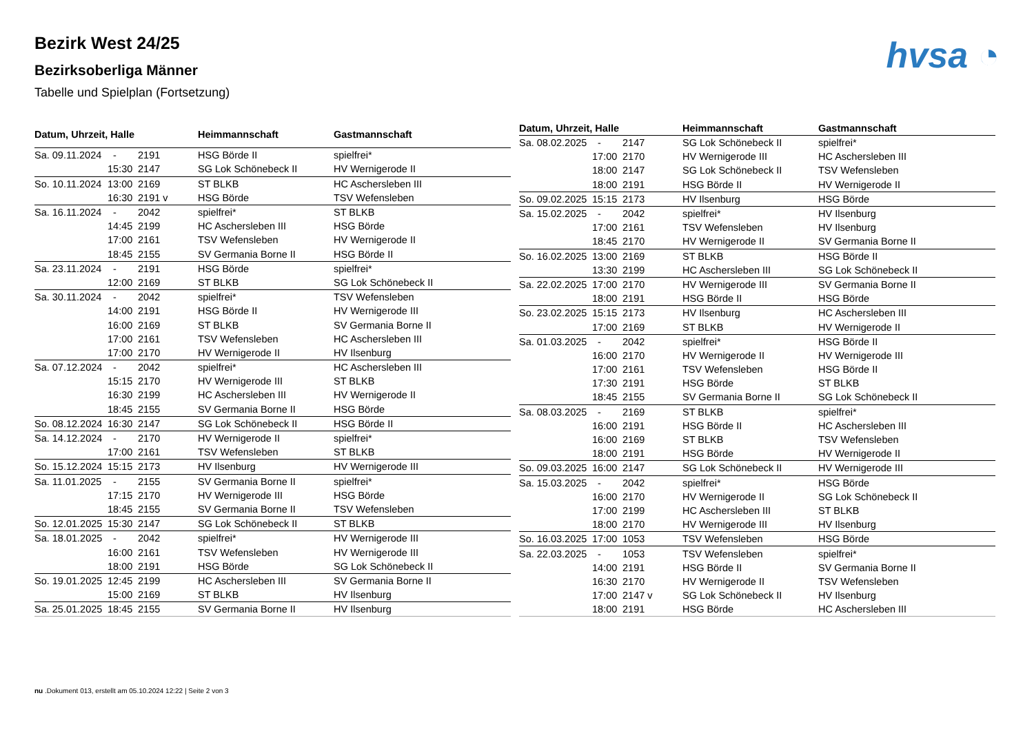Bezirk West 24/25
Bezirksoberliga Männer
Tabelle und Spielplan (Fortsetzung)
hvsa ◔
| Datum, Uhrzeit, Halle | | | Heimmannschaft | Gastmannschaft |
| --- | --- | --- | --- | --- |
| Sa. 09.11.2024 | - | 2191 | HSG Börde II | spielfrei* |
| | 15:30 | 2147 | SG Lok Schönebeck II | HV Wernigerode II |
| So. 10.11.2024 | 13:00 | 2169 | ST BLKB | HC Aschersleben III |
| | 16:30 | 2191 v | HSG Börde | TSV Wefensleben |
| Sa. 16.11.2024 | - | 2042 | spielfrei* | ST BLKB |
| | 14:45 | 2199 | HC Aschersleben III | HSG Börde |
| | 17:00 | 2161 | TSV Wefensleben | HV Wernigerode II |
| | 18:45 | 2155 | SV Germania Borne II | HSG Börde II |
| Sa. 23.11.2024 | - | 2191 | HSG Börde | spielfrei* |
| | 12:00 | 2169 | ST BLKB | SG Lok Schönebeck II |
| Sa. 30.11.2024 | - | 2042 | spielfrei* | TSV Wefensleben |
| | 14:00 | 2191 | HSG Börde II | HV Wernigerode III |
| | 16:00 | 2169 | ST BLKB | SV Germania Borne II |
| | 17:00 | 2161 | TSV Wefensleben | HC Aschersleben III |
| | 17:00 | 2170 | HV Wernigerode II | HV Ilsenburg |
| Sa. 07.12.2024 | - | 2042 | spielfrei* | HC Aschersleben III |
| | 15:15 | 2170 | HV Wernigerode III | ST BLKB |
| | 16:30 | 2199 | HC Aschersleben III | HV Wernigerode II |
| | 18:45 | 2155 | SV Germania Borne II | HSG Börde |
| So. 08.12.2024 | 16:30 | 2147 | SG Lok Schönebeck II | HSG Börde II |
| Sa. 14.12.2024 | - | 2170 | HV Wernigerode II | spielfrei* |
| | 17:00 | 2161 | TSV Wefensleben | ST BLKB |
| So. 15.12.2024 | 15:15 | 2173 | HV Ilsenburg | HV Wernigerode III |
| Sa. 11.01.2025 | - | 2155 | SV Germania Borne II | spielfrei* |
| | 17:15 | 2170 | HV Wernigerode III | HSG Börde |
| | 18:45 | 2155 | SV Germania Borne II | TSV Wefensleben |
| So. 12.01.2025 | 15:30 | 2147 | SG Lok Schönebeck II | ST BLKB |
| Sa. 18.01.2025 | - | 2042 | spielfrei* | HV Wernigerode III |
| | 16:00 | 2161 | TSV Wefensleben | HV Wernigerode III |
| | 18:00 | 2191 | HSG Börde | SG Lok Schönebeck II |
| So. 19.01.2025 | 12:45 | 2199 | HC Aschersleben III | SV Germania Borne II |
| | 15:00 | 2169 | ST BLKB | HV Ilsenburg |
| Sa. 25.01.2025 | 18:45 | 2155 | SV Germania Borne II | HV Ilsenburg |
| Datum, Uhrzeit, Halle | | | Heimmannschaft | Gastmannschaft |
| --- | --- | --- | --- | --- |
| Sa. 08.02.2025 | - | 2147 | SG Lok Schönebeck II | spielfrei* |
| | 17:00 | 2170 | HV Wernigerode III | HC Aschersleben III |
| | 18:00 | 2147 | SG Lok Schönebeck II | TSV Wefensleben |
| | 18:00 | 2191 | HSG Börde II | HV Wernigerode II |
| So. 09.02.2025 | 15:15 | 2173 | HV Ilsenburg | HSG Börde |
| Sa. 15.02.2025 | - | 2042 | spielfrei* | HV Ilsenburg |
| | 17:00 | 2161 | TSV Wefensleben | HV Ilsenburg |
| | 18:45 | 2170 | HV Wernigerode II | SV Germania Borne II |
| So. 16.02.2025 | 13:00 | 2169 | ST BLKB | HSG Börde II |
| | 13:30 | 2199 | HC Aschersleben III | SG Lok Schönebeck II |
| Sa. 22.02.2025 | 17:00 | 2170 | HV Wernigerode III | SV Germania Borne II |
| | 18:00 | 2191 | HSG Börde II | HSG Börde |
| So. 23.02.2025 | 15:15 | 2173 | HV Ilsenburg | HC Aschersleben III |
| | 17:00 | 2169 | ST BLKB | HV Wernigerode II |
| Sa. 01.03.2025 | - | 2042 | spielfrei* | HSG Börde II |
| | 16:00 | 2170 | HV Wernigerode II | HV Wernigerode III |
| | 17:00 | 2161 | TSV Wefensleben | HSG Börde II |
| | 17:30 | 2191 | HSG Börde | ST BLKB |
| | 18:45 | 2155 | SV Germania Borne II | SG Lok Schönebeck II |
| Sa. 08.03.2025 | - | 2169 | ST BLKB | spielfrei* |
| | 16:00 | 2191 | HSG Börde II | HC Aschersleben III |
| | 16:00 | 2169 | ST BLKB | TSV Wefensleben |
| | 18:00 | 2191 | HSG Börde | HV Wernigerode II |
| So. 09.03.2025 | 16:00 | 2147 | SG Lok Schönebeck II | HV Wernigerode III |
| Sa. 15.03.2025 | - | 2042 | spielfrei* | HSG Börde |
| | 16:00 | 2170 | HV Wernigerode II | SG Lok Schönebeck II |
| | 17:00 | 2199 | HC Aschersleben III | ST BLKB |
| | 18:00 | 2170 | HV Wernigerode III | HV Ilsenburg |
| So. 16.03.2025 | 17:00 | 1053 | TSV Wefensleben | HSG Börde |
| Sa. 22.03.2025 | - | 1053 | TSV Wefensleben | spielfrei* |
| | 14:00 | 2191 | HSG Börde II | SV Germania Borne II |
| | 16:30 | 2170 | HV Wernigerode II | TSV Wefensleben |
| | 17:00 | 2147 v | SG Lok Schönebeck II | HV Ilsenburg |
| | 18:00 | 2191 | HSG Börde | HC Aschersleben III |
nu .Dokument 013, erstellt am 05.10.2024 12:22 | Seite 2 von 3